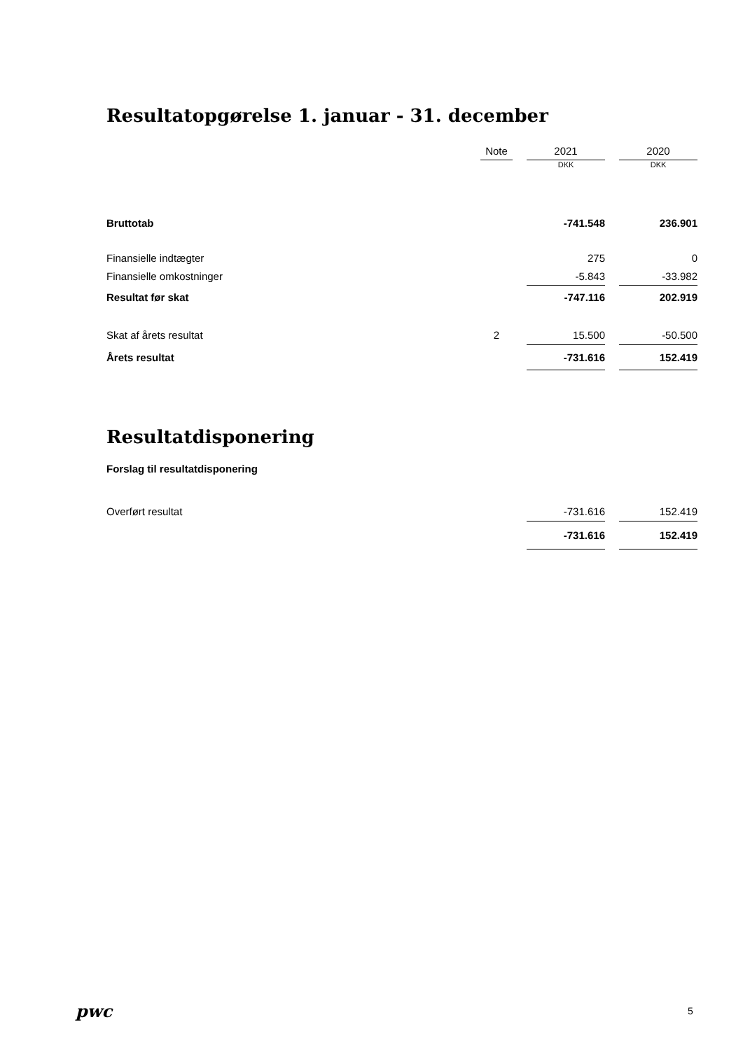Resultatopgørelse 1. januar - 31. december
| | Note | | 2021 | | 2020 |
| | | | DKK | | DKK |
| Bruttotab | | | -741.548 | | 236.901 |
| Finansielle indtægter | | | 275 | | 0 |
| Finansielle omkostninger | | | -5.843 | | -33.982 |
| Resultat før skat | | | -747.116 | | 202.919 |
| Skat af årets resultat | 2 | | 15.500 | | -50.500 |
| Årets resultat | | | -731.616 | | 152.419 |
Resultatdisponering
Forslag til resultatdisponering
| Overført resultat | | -731.616 | | 152.419 |
| | | -731.616 | | 152.419 |
pwc 5